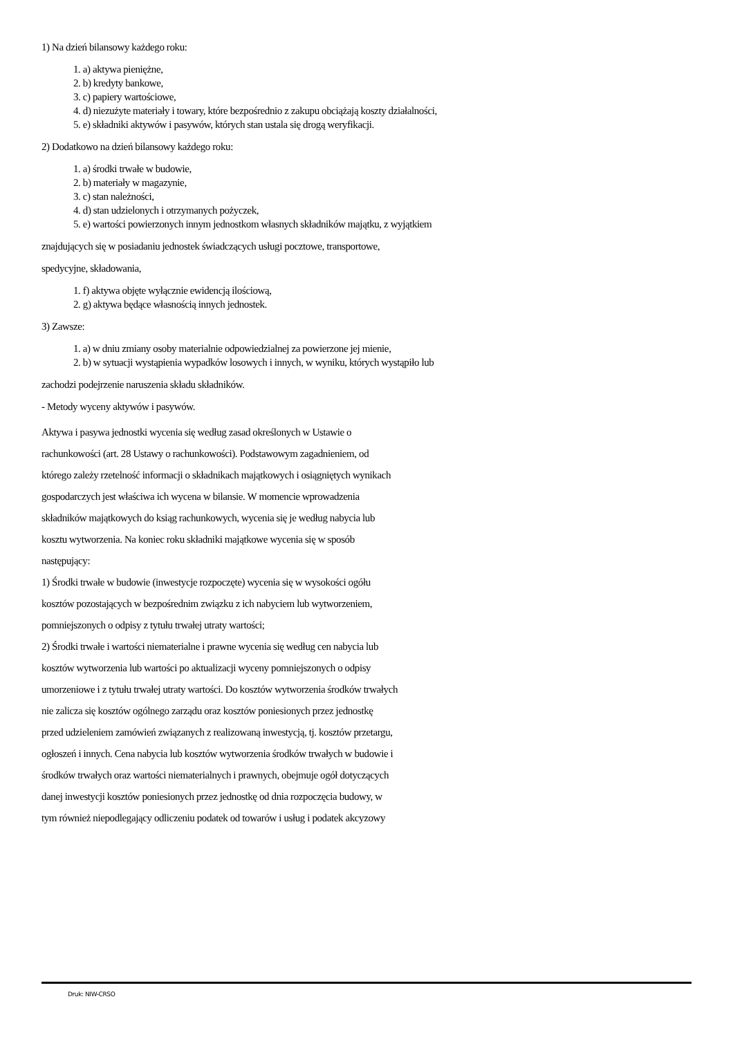1) Na dzień bilansowy każdego roku:
1. a) aktywa pieniężne,
2. b) kredyty bankowe,
3. c) papiery wartościowe,
4. d) niezużyte materiały i towary, które bezpośrednio z zakupu obciążają koszty działalności,
5. e) składniki aktywów i pasywów, których stan ustala się drogą weryfikacji.
2) Dodatkowo na dzień bilansowy każdego roku:
1. a) środki trwałe w budowie,
2. b) materiały w magazynie,
3. c) stan należności,
4. d) stan udzielonych i otrzymanych pożyczek,
5. e) wartości powierzonych innym jednostkom własnych składników majątku, z wyjątkiem
znajdujących się w posiadaniu jednostek świadczących usługi pocztowe, transportowe,
spedycyjne, składowania,
1. f) aktywa objęte wyłącznie ewidencją ilościową,
2. g) aktywa będące własnością innych jednostek.
3) Zawsze:
1. a) w dniu zmiany osoby materialnie odpowiedzialnej za powierzone jej mienie,
2. b) w sytuacji wystąpienia wypadków losowych i innych, w wyniku, których wystąpiło lub
zachodzi podejrzenie naruszenia składu składników.
- Metody wyceny aktywów i pasywów.
Aktywa i pasywa jednostki wycenia się według zasad określonych w Ustawie o
rachunkowości (art. 28 Ustawy o rachunkowości). Podstawowym zagadnieniem, od
którego zależy rzetelność informacji o składnikach majątkowych i osiągniętych wynikach
gospodarczych jest właściwa ich wycena w bilansie. W momencie wprowadzenia
składników majątkowych do ksiąg rachunkowych, wycenia się je według nabycia lub
kosztu wytworzenia. Na koniec roku składniki majątkowe wycenia się w sposób
następujący:
1) Środki trwałe w budowie (inwestycje rozpoczęte) wycenia się w wysokości ogółu
kosztów pozostających w bezpośrednim związku z ich nabyciem lub wytworzeniem,
pomniejszonych o odpisy z tytułu trwałej utraty wartości;
2) Środki trwałe i wartości niematerialne i prawne wycenia się według cen nabycia lub
kosztów wytworzenia lub wartości po aktualizacji wyceny pomniejszonych o odpisy
umorzeniowe i z tytułu trwałej utraty wartości. Do kosztów wytworzenia środków trwałych
nie zalicza się kosztów ogólnego zarządu oraz kosztów poniesionych przez jednostkę
przed udzieleniem zamówień związanych z realizowaną inwestycją, tj. kosztów przetargu,
ogłoszeń i innych. Cena nabycia lub kosztów wytworzenia środków trwałych w budowie i
środków trwałych oraz wartości niematerialnych i prawnych, obejmuje ogół dotyczących
danej inwestycji kosztów poniesionych przez jednostkę od dnia rozpoczęcia budowy, w
tym również niepodlegający odliczeniu podatek od towarów i usług i podatek akcyzowy
Druk: NIW-CRSO